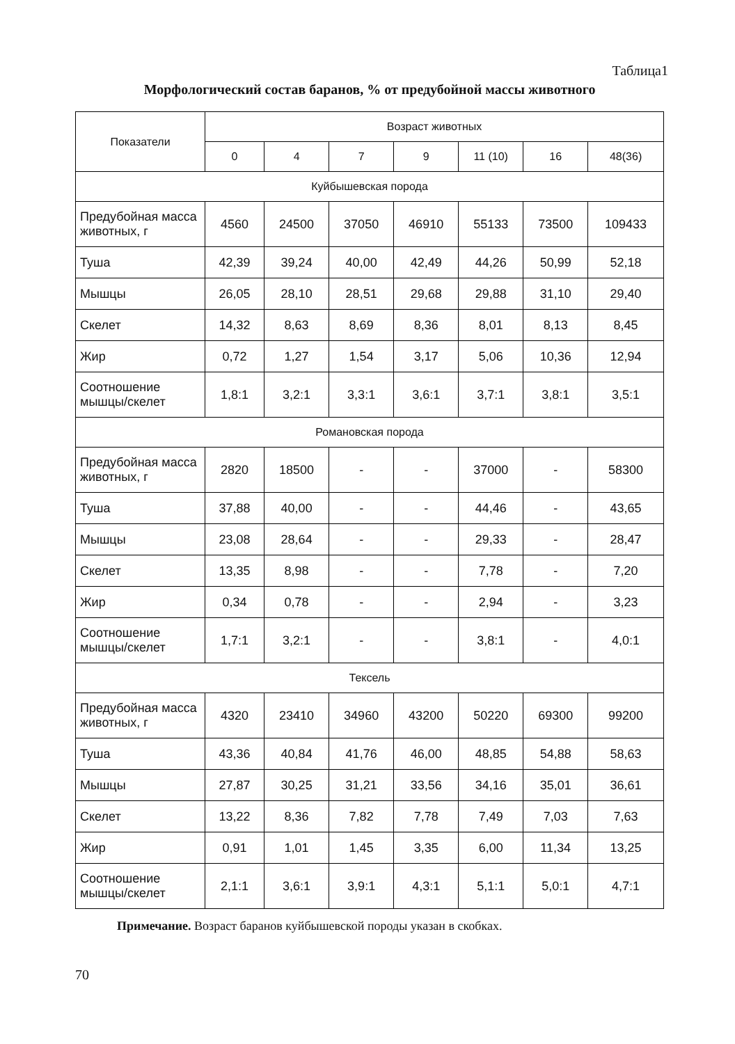Таблица1
Морфологический состав баранов, % от предубойной массы животного
| Показатели | Возраст животных | | | | | | |
| --- | --- | --- | --- | --- | --- | --- | --- |
| | 0 | 4 | 7 | 9 | 11 (10) | 16 | 48(36) |
| Куйбышевская порода | | | | | | | |
| Предубойная масса животных, г | 4560 | 24500 | 37050 | 46910 | 55133 | 73500 | 109433 |
| Туша | 42,39 | 39,24 | 40,00 | 42,49 | 44,26 | 50,99 | 52,18 |
| Мышцы | 26,05 | 28,10 | 28,51 | 29,68 | 29,88 | 31,10 | 29,40 |
| Скелет | 14,32 | 8,63 | 8,69 | 8,36 | 8,01 | 8,13 | 8,45 |
| Жир | 0,72 | 1,27 | 1,54 | 3,17 | 5,06 | 10,36 | 12,94 |
| Соотношение мышцы/скелет | 1,8:1 | 3,2:1 | 3,3:1 | 3,6:1 | 3,7:1 | 3,8:1 | 3,5:1 |
| Романовская порода | | | | | | | |
| Предубойная масса животных, г | 2820 | 18500 | - | - | 37000 | - | 58300 |
| Туша | 37,88 | 40,00 | - | - | 44,46 | - | 43,65 |
| Мышцы | 23,08 | 28,64 | - | - | 29,33 | - | 28,47 |
| Скелет | 13,35 | 8,98 | - | - | 7,78 | - | 7,20 |
| Жир | 0,34 | 0,78 | - | - | 2,94 | - | 3,23 |
| Соотношение мышцы/скелет | 1,7:1 | 3,2:1 | - | - | 3,8:1 | - | 4,0:1 |
| Тексель | | | | | | | |
| Предубойная масса животных, г | 4320 | 23410 | 34960 | 43200 | 50220 | 69300 | 99200 |
| Туша | 43,36 | 40,84 | 41,76 | 46,00 | 48,85 | 54,88 | 58,63 |
| Мышцы | 27,87 | 30,25 | 31,21 | 33,56 | 34,16 | 35,01 | 36,61 |
| Скелет | 13,22 | 8,36 | 7,82 | 7,78 | 7,49 | 7,03 | 7,63 |
| Жир | 0,91 | 1,01 | 1,45 | 3,35 | 6,00 | 11,34 | 13,25 |
| Соотношение мышцы/скелет | 2,1:1 | 3,6:1 | 3,9:1 | 4,3:1 | 5,1:1 | 5,0:1 | 4,7:1 |
Примечание. Возраст баранов куйбышевской породы указан в скобках.
70